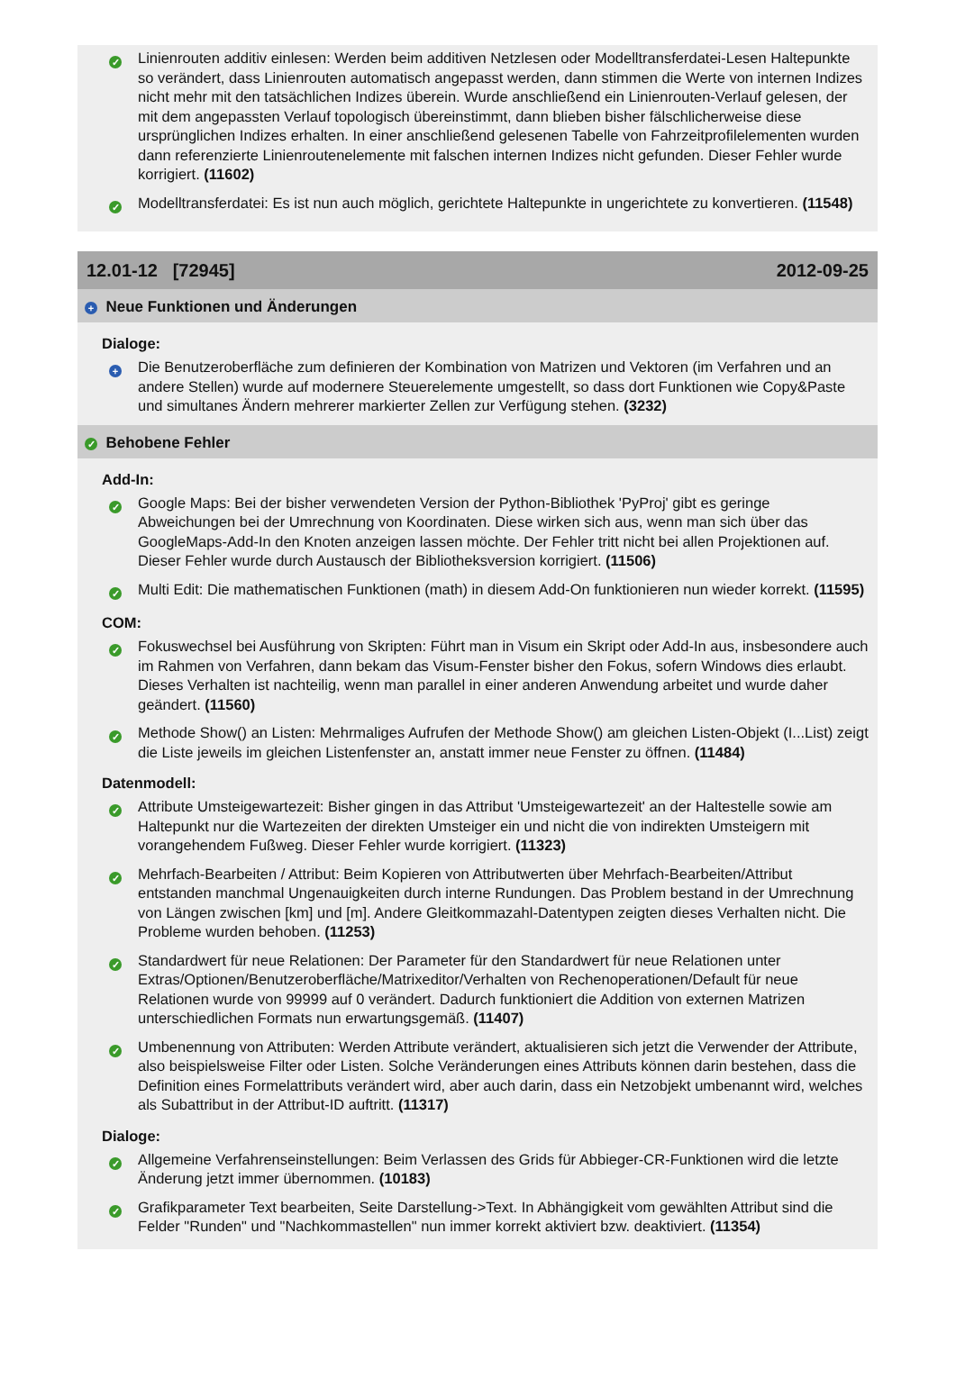✓
Linienrouten additiv einlesen: Werden beim additiven Netzlesen oder Modelltransferdatei-Lesen Haltepunkte so verändert, dass Linienrouten automatisch angepasst werden, dann stimmen die Werte von internen Indizes nicht mehr mit den tatsächlichen Indizes überein. Wurde anschließend ein Linienrouten-Verlauf gelesen, der mit dem angepassten Verlauf topologisch übereinstimmt, dann blieben bisher fälschlicherweise diese ursprünglichen Indizes erhalten. In einer anschließend gelesenen Tabelle von Fahrzeitprofilelementen wurden dann referenzierte Linienroutenelemente mit falschen internen Indizes nicht gefunden. Dieser Fehler wurde korrigiert. (11602)
✓
Modelltransferdatei: Es ist nun auch möglich, gerichtete Haltepunkte in ungerichtete zu konvertieren. (11548)
12.01-12 [72945] 2012-09-25
+ Neue Funktionen und Änderungen
Dialoge:
+
Die Benutzeroberfläche zum definieren der Kombination von Matrizen und Vektoren (im Verfahren und an andere Stellen) wurde auf modernere Steuerelemente umgestellt, so dass dort Funktionen wie Copy&Paste und simultanes Ändern mehrerer markierter Zellen zur Verfügung stehen. (3232)
✓ Behobene Fehler
Add-In:
✓
Google Maps: Bei der bisher verwendeten Version der Python-Bibliothek 'PyProj' gibt es geringe Abweichungen bei der Umrechnung von Koordinaten. Diese wirken sich aus, wenn man sich über das GoogleMaps-Add-In den Knoten anzeigen lassen möchte. Der Fehler tritt nicht bei allen Projektionen auf. Dieser Fehler wurde durch Austausch der Bibliotheksversion korrigiert. (11506)
✓
Multi Edit: Die mathematischen Funktionen (math) in diesem Add-On funktionieren nun wieder korrekt. (11595)
COM:
✓
Fokuswechsel bei Ausführung von Skripten: Führt man in Visum ein Skript oder Add-In aus, insbesondere auch im Rahmen von Verfahren, dann bekam das Visum-Fenster bisher den Fokus, sofern Windows dies erlaubt. Dieses Verhalten ist nachteilig, wenn man parallel in einer anderen Anwendung arbeitet und wurde daher geändert. (11560)
✓
Methode Show() an Listen: Mehrmaliges Aufrufen der Methode Show() am gleichen Listen-Objekt (I...List) zeigt die Liste jeweils im gleichen Listenfenster an, anstatt immer neue Fenster zu öffnen. (11484)
Datenmodell:
✓
Attribute Umsteigewartezeit: Bisher gingen in das Attribut 'Umsteigewartezeit' an der Haltestelle sowie am Haltepunkt nur die Wartezeiten der direkten Umsteiger ein und nicht die von indirekten Umsteigern mit vorangehendem Fußweg. Dieser Fehler wurde korrigiert. (11323)
✓
Mehrfach-Bearbeiten / Attribut: Beim Kopieren von Attributwerten über Mehrfach-Bearbeiten/Attribut entstanden manchmal Ungenauigkeiten durch interne Rundungen. Das Problem bestand in der Umrechnung von Längen zwischen [km] und [m]. Andere Gleitkommazahl-Datentypen zeigten dieses Verhalten nicht. Die Probleme wurden behoben. (11253)
✓
Standardwert für neue Relationen: Der Parameter für den Standardwert für neue Relationen unter Extras/Optionen/Benutzeroberfläche/Matrixeditor/Verhalten von Rechenoperationen/Default für neue Relationen wurde von 99999 auf 0 verändert. Dadurch funktioniert die Addition von externen Matrizen unterschiedlichen Formats nun erwartungsgemäß. (11407)
✓
Umbenennung von Attributen: Werden Attribute verändert, aktualisieren sich jetzt die Verwender der Attribute, also beispielsweise Filter oder Listen. Solche Veränderungen eines Attributs können darin bestehen, dass die Definition eines Formelattributs verändert wird, aber auch darin, dass ein Netzobjekt umbenannt wird, welches als Subattribut in der Attribut-ID auftritt. (11317)
Dialoge:
✓
Allgemeine Verfahrenseinstellungen: Beim Verlassen des Grids für Abbieger-CR-Funktionen wird die letzte Änderung jetzt immer übernommen. (10183)
✓
Grafikparameter Text bearbeiten, Seite Darstellung->Text. In Abhängigkeit vom gewählten Attribut sind die Felder "Runden" und "Nachkommastellen" nun immer korrekt aktiviert bzw. deaktiviert. (11354)